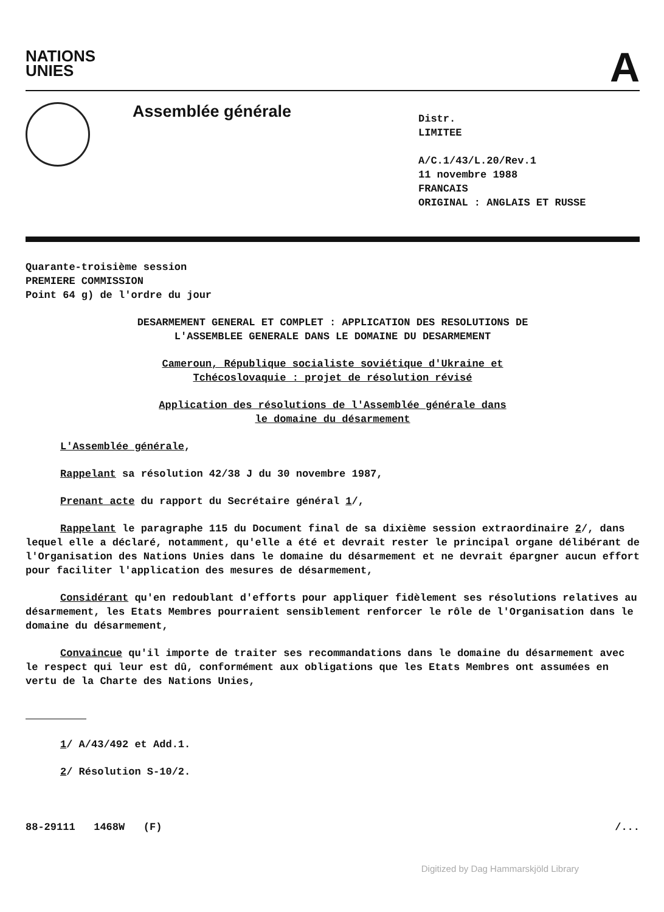NATIONS
UNIES
A
Assemblée générale
Distr.
LIMITEE
A/C.1/43/L.20/Rev.1
11 novembre 1988
FRANCAIS
ORIGINAL : ANGLAIS ET RUSSE
Quarante-troisième session
PREMIERE COMMISSION
Point 64 g) de l'ordre du jour
DESARMEMENT GENERAL ET COMPLET : APPLICATION DES RESOLUTIONS DE
L'ASSEMBLEE GENERALE DANS LE DOMAINE DU DESARMEMENT
Cameroun, République socialiste soviétique d'Ukraine et
Tchécoslovaquie : projet de résolution révisé
Application des résolutions de l'Assemblée générale dans
le domaine du désarmement
L'Assemblée générale,
Rappelant sa résolution 42/38 J du 30 novembre 1987,
Prenant acte du rapport du Secrétaire général 1/,
Rappelant le paragraphe 115 du Document final de sa dixième session extraordinaire 2/, dans lequel elle a déclaré, notamment, qu'elle a été et devrait rester le principal organe délibérant de l'Organisation des Nations Unies dans le domaine du désarmement et ne devrait épargner aucun effort pour faciliter l'application des mesures de désarmement,
Considérant qu'en redoublant d'efforts pour appliquer fidèlement ses résolutions relatives au désarmement, les Etats Membres pourraient sensiblement renforcer le rôle de l'Organisation dans le domaine du désarmement,
Convaincue qu'il importe de traiter ses recommandations dans le domaine du désarmement avec le respect qui leur est dû, conformément aux obligations que les Etats Membres ont assumées en vertu de la Charte des Nations Unies,
1/ A/43/492 et Add.1.
2/ Résolution S-10/2.
88-29111 1468W (F) /...
Digitized by Dag Hammarskjöld Library